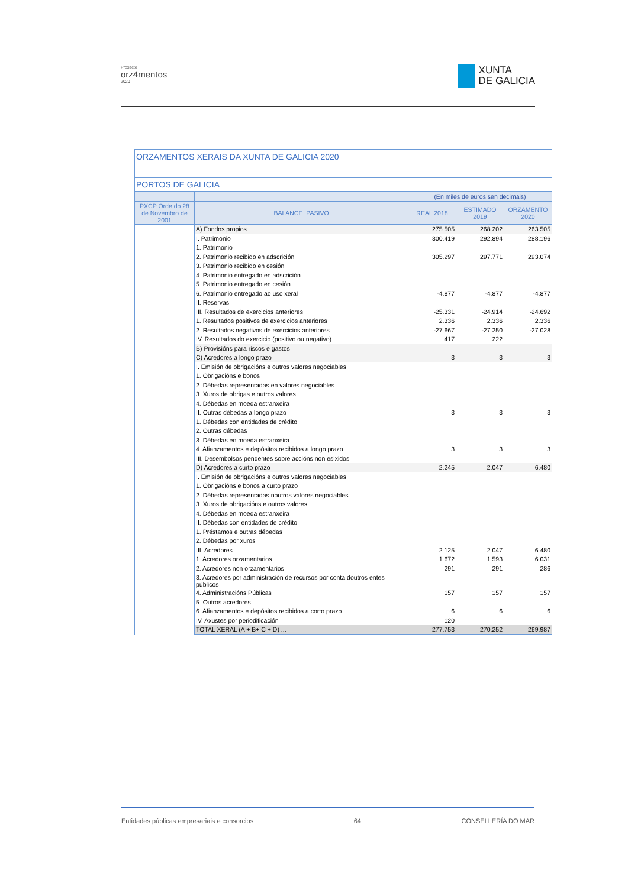Proxecto
orz4mentos
2020
XUNTA
DE GALICIA
| ORZAMENTOS XERAIS DA XUNTA DE GALICIA 2020 | | | | |
| --- | --- | --- | --- | --- |
| PORTOS DE GALICIA | | | | |
| | | (En miles de euros sen decimais) | | |
| PXCP Orde do 28 de Novembro de 2001 | BALANCE. PASIVO | REAL 2018 | ESTIMADO 2019 | ORZAMENTO 2020 |
| | A) Fondos propios | 275.505 | 268.202 | 263.505 |
| | I. Patrimonio | 300.419 | 292.894 | 288.196 |
| | 1. Patrimonio | | | |
| | 2. Patrimonio recibido en adscrición | 305.297 | 297.771 | 293.074 |
| | 3. Patrimonio recibido en cesión | | | |
| | 4. Patrimonio entregado en adscrición | | | |
| | 5. Patrimonio entregado en cesión | | | |
| | 6. Patrimonio entregado ao uso xeral | -4.877 | -4.877 | -4.877 |
| | II. Reservas | | | |
| | III. Resultados de exercicios anteriores | -25.331 | -24.914 | -24.692 |
| | 1. Resultados positivos de exercicios anteriores | 2.336 | 2.336 | 2.336 |
| | 2. Resultados negativos de exercicios anteriores | -27.667 | -27.250 | -27.028 |
| | IV. Resultados do exercicio (positivo ou negativo) | 417 | 222 | |
| | B) Provisións para riscos e gastos | | | |
| | C) Acredores a longo prazo | 3 | 3 | 3 |
| | I. Emisión de obrigacións e outros valores negociables | | | |
| | 1. Obrigacións e bonos | | | |
| | 2. Débedas representadas en valores negociables | | | |
| | 3. Xuros de obrigas e outros valores | | | |
| | 4. Débedas en moeda estranxeira | | | |
| | II. Outras débedas a longo prazo | 3 | 3 | 3 |
| | 1. Débedas con entidades de crédito | | | |
| | 2. Outras débedas | | | |
| | 3. Débedas en moeda estranxeira | | | |
| | 4. Afianzamentos e depósitos recibidos a longo prazo | 3 | 3 | 3 |
| | III. Desembolsos pendentes sobre accións non esixidos | | | |
| | D) Acredores a curto prazo | 2.245 | 2.047 | 6.480 |
| | I. Emisión de obrigacións e outros valores negociables | | | |
| | 1. Obrigacións e bonos a curto prazo | | | |
| | 2. Débedas representadas noutros valores negociables | | | |
| | 3. Xuros de obrigacións e outros valores | | | |
| | 4. Débedas en moeda estranxeira | | | |
| | II. Débedas con entidades de crédito | | | |
| | 1. Préstamos e outras débedas | | | |
| | 2. Débedas por xuros | | | |
| | III. Acredores | 2.125 | 2.047 | 6.480 |
| | 1. Acredores orzamentarios | 1.672 | 1.593 | 6.031 |
| | 2. Acredores non orzamentarios | 291 | 291 | 286 |
| | 3. Acredores por administración de recursos por conta doutros entes públicos | | | |
| | 4. Administracións Públicas | 157 | 157 | 157 |
| | 5. Outros acredores | | | |
| | 6. Afianzamentos e depósitos recibidos a corto prazo | 6 | 6 | 6 |
| | IV. Axustes por periodificación | 120 | | |
| | TOTAL XERAL (A + B+ C + D) ... | 277.753 | 270.252 | 269.987 |
Entidades públicas empresariais e consorcios 64 CONSELLERÍA DO MAR